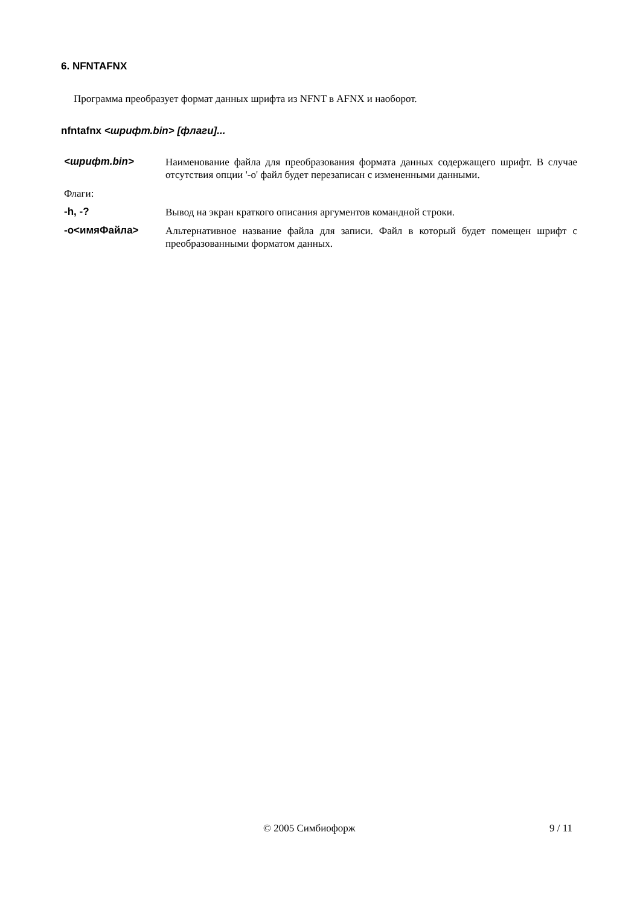6. NFNTAFNX
Программа преобразует формат данных шрифта из NFNT в AFNX и наоборот.
nfntafnx <шрифт.bin> [флаги]...
<шрифт.bin> Наименование файла для преобразования формата данных содержащего шрифт. В случае отсутствия опции '-o' файл будет перезаписан с измененными данными.
Флаги:
-h, -? Вывод на экран краткого описания аргументов командной строки.
-o<имяФайла> Альтернативное название файла для записи. Файл в который будет помещен шрифт с преобразованными форматом данных.
© 2005 Симбиофорж 9 / 11